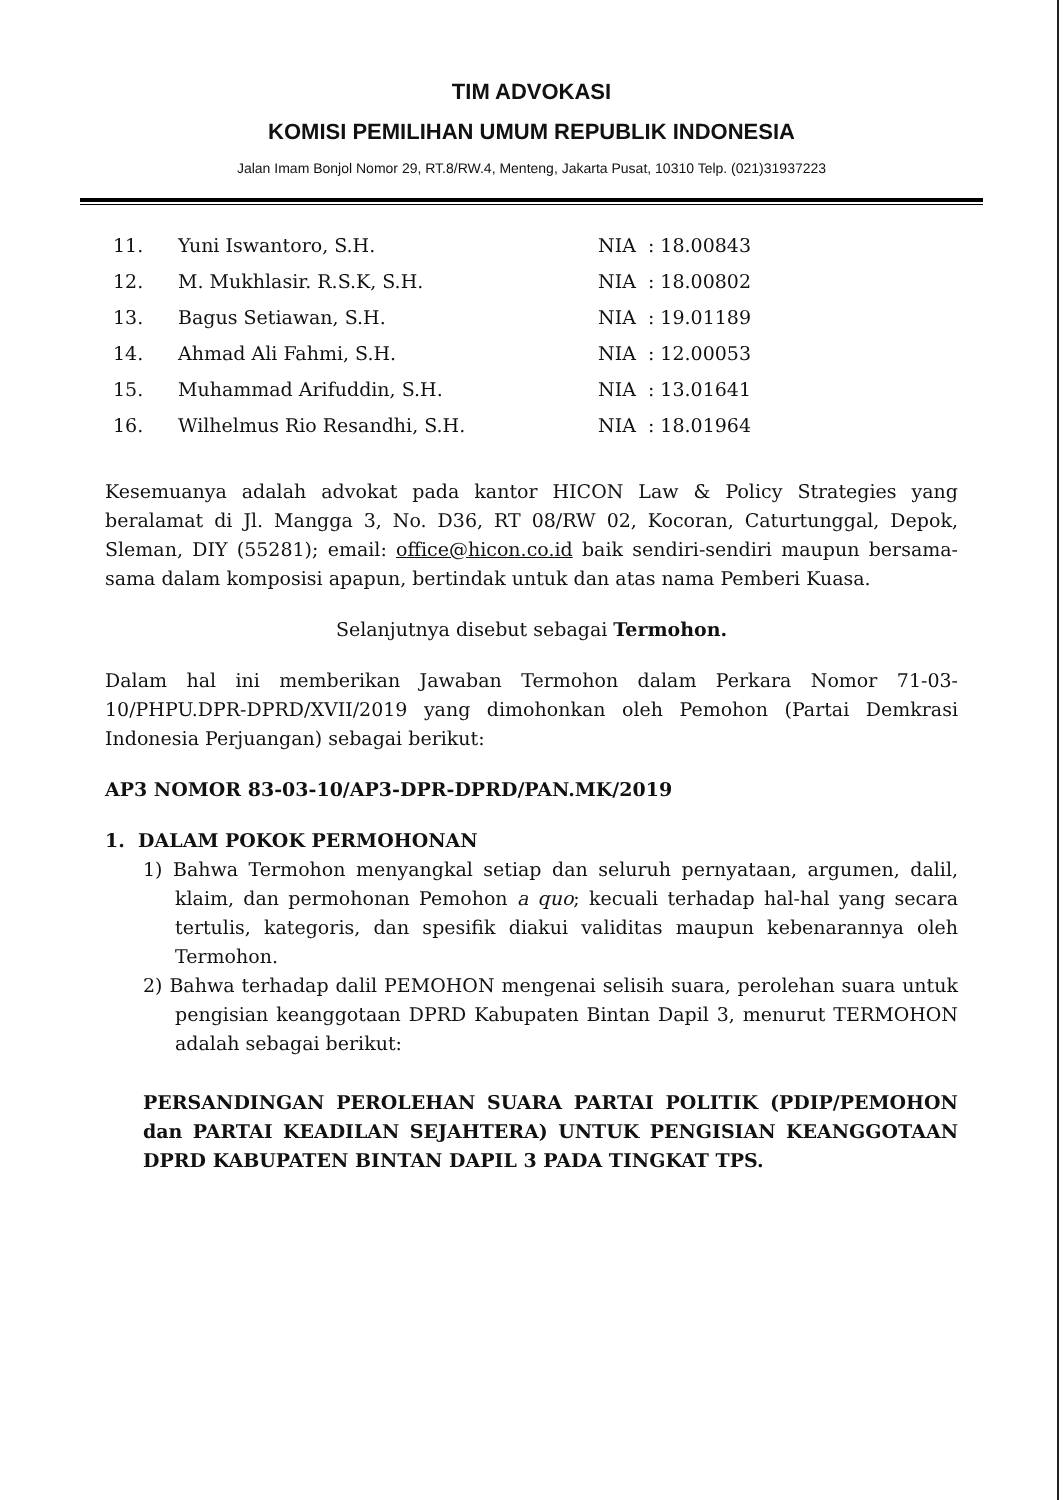TIM ADVOKASI
KOMISI PEMILIHAN UMUM REPUBLIK INDONESIA
Jalan Imam Bonjol Nomor 29, RT.8/RW.4, Menteng, Jakarta Pusat, 10310 Telp. (021)31937223
| 11. | Yuni Iswantoro, S.H. | NIA : 18.00843 |
| 12. | M. Mukhlasir. R.S.K, S.H. | NIA : 18.00802 |
| 13. | Bagus Setiawan, S.H. | NIA : 19.01189 |
| 14. | Ahmad Ali Fahmi, S.H. | NIA : 12.00053 |
| 15. | Muhammad Arifuddin, S.H. | NIA : 13.01641 |
| 16. | Wilhelmus Rio Resandhi, S.H. | NIA : 18.01964 |
Kesemuanya adalah advokat pada kantor HICON Law & Policy Strategies yang beralamat di Jl. Mangga 3, No. D36, RT 08/RW 02, Kocoran, Caturtunggal, Depok, Sleman, DIY (55281); email: office@hicon.co.id baik sendiri-sendiri maupun bersama-sama dalam komposisi apapun, bertindak untuk dan atas nama Pemberi Kuasa.
Selanjutnya disebut sebagai Termohon.
Dalam hal ini memberikan Jawaban Termohon dalam Perkara Nomor 71-03-10/PHPU.DPR-DPRD/XVII/2019 yang dimohonkan oleh Pemohon (Partai Demkrasi Indonesia Perjuangan) sebagai berikut:
AP3 NOMOR 83-03-10/AP3-DPR-DPRD/PAN.MK/2019
1. DALAM POKOK PERMOHONAN
1) Bahwa Termohon menyangkal setiap dan seluruh pernyataan, argumen, dalil, klaim, dan permohonan Pemohon a quo; kecuali terhadap hal-hal yang secara tertulis, kategoris, dan spesifik diakui validitas maupun kebenarannya oleh Termohon.
2) Bahwa terhadap dalil PEMOHON mengenai selisih suara, perolehan suara untuk pengisian keanggotaan DPRD Kabupaten Bintan Dapil 3, menurut TERMOHON adalah sebagai berikut:
PERSANDINGAN PEROLEHAN SUARA PARTAI POLITIK (PDIP/PEMOHON dan PARTAI KEADILAN SEJAHTERA) UNTUK PENGISIAN KEANGGOTAAN DPRD KABUPATEN BINTAN DAPIL 3 PADA TINGKAT TPS.